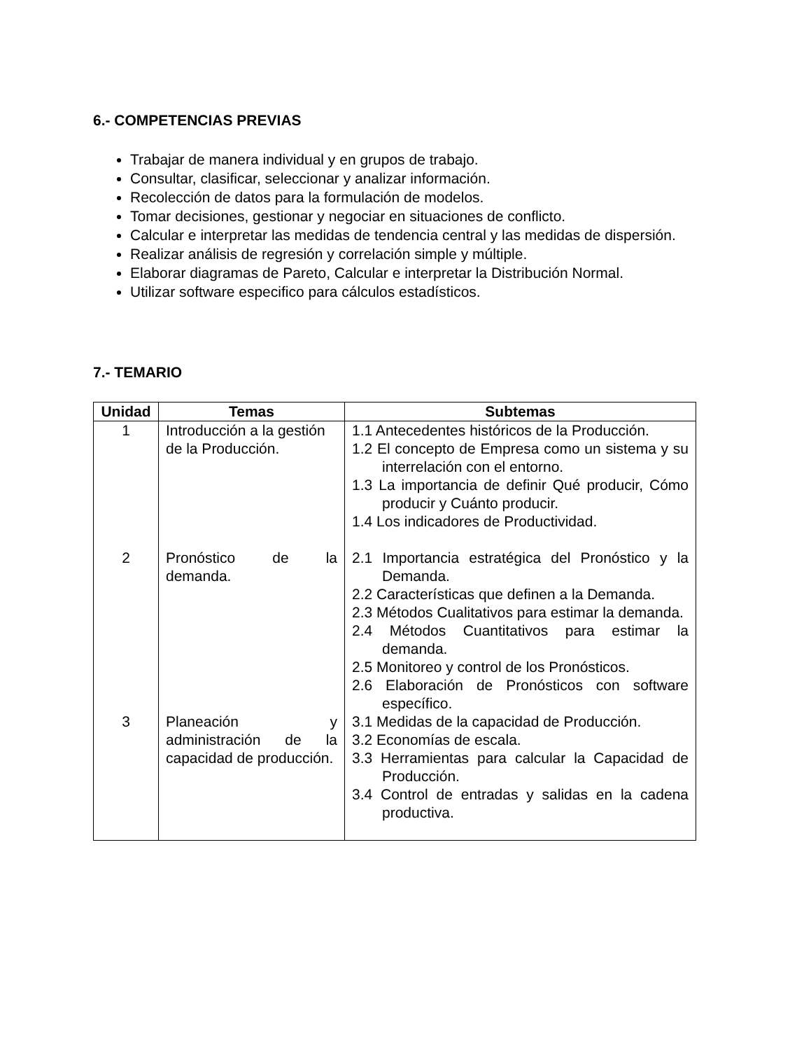6.- COMPETENCIAS PREVIAS
Trabajar de manera individual y en grupos de trabajo.
Consultar, clasificar, seleccionar y analizar información.
Recolección de datos para la formulación de modelos.
Tomar decisiones, gestionar y negociar en situaciones de conflicto.
Calcular e interpretar las medidas de tendencia central y las medidas de dispersión.
Realizar análisis de regresión y correlación simple y múltiple.
Elaborar diagramas de Pareto, Calcular e interpretar la Distribución Normal.
Utilizar software especifico para cálculos estadísticos.
7.- TEMARIO
| Unidad | Temas | Subtemas |
| --- | --- | --- |
| 1 | Introducción a la gestión de la Producción. | 1.1 Antecedentes históricos de la Producción. 1.2 El concepto de Empresa como un sistema y su interrelación con el entorno. 1.3 La importancia de definir Qué producir, Cómo producir y Cuánto producir. 1.4 Los indicadores de Productividad. |
| 2 | Pronóstico de la demanda. | 2.1 Importancia estratégica del Pronóstico y la Demanda. 2.2 Características que definen a la Demanda. 2.3 Métodos Cualitativos para estimar la demanda. 2.4 Métodos Cuantitativos para estimar la demanda. 2.5 Monitoreo y control de los Pronósticos. 2.6 Elaboración de Pronósticos con software específico. |
| 3 | Planeación y administración de la capacidad de producción. | 3.1 Medidas de la capacidad de Producción. 3.2 Economías de escala. 3.3 Herramientas para calcular la Capacidad de Producción. 3.4 Control de entradas y salidas en la cadena productiva. |